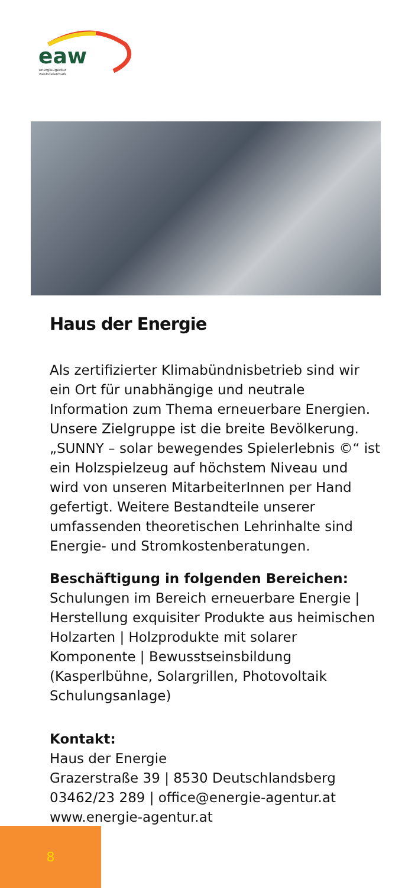eaw
energieagentur
weststeiermark
Haus der Energie
Als zertifizierter Klimabündnisbetrieb sind wir ein Ort für unabhängige und neutrale Information zum Thema erneuerbare Energien. Unsere Zielgruppe ist die breite Bevölkerung. „SUNNY – solar bewegendes Spielerlebnis ©“ ist ein Holzspielzeug auf höchstem Niveau und wird von unseren MitarbeiterInnen per Hand gefertigt. Weitere Bestandteile unserer umfassenden theoretischen Lehrinhalte sind Energie- und Stromkostenberatungen.
Beschäftigung in folgenden Bereichen:
Schulungen im Bereich erneuerbare Energie | Herstellung exquisiter Produkte aus heimischen Holzarten | Holzprodukte mit solarer Komponente | Bewusstseinsbildung (Kasperlbühne, Solargrillen, Photovoltaik Schulungsanlage)
Kontakt:
Haus der Energie
Grazerstraße 39 | 8530 Deutschlandsberg
03462/23 289 | office@energie-agentur.at
www.energie-agentur.at
8